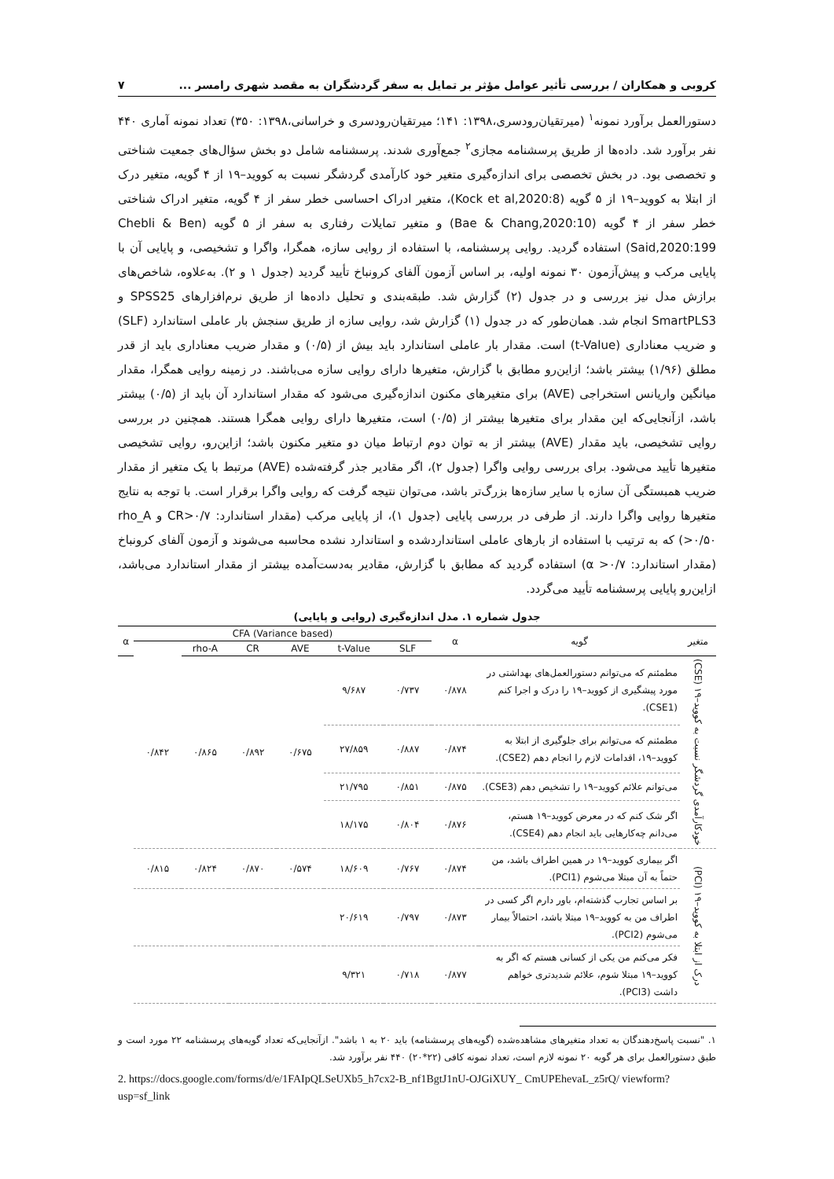کروبی و همکاران / بررسی تأثیر عوامل مؤثر بر تمایل به سفر گردشگران به مقصد شهری رامسر ... ۷
دستورالعمل برآورد نمونه<sup>۱</sup> (میرتقیان‌رودسری،۱۳۹۸: ۱۴۱؛ میرتقیان‌رودسری و خراسانی،۱۳۹۸: ۳۵۰) تعداد نمونه آماری ۴۴۰ نفر برآورد شد. داده‌ها از طریق پرسشنامه مجازی<sup>۲</sup> جمع‌آوری شدند. پرسشنامه شامل دو بخش سؤال‌های جمعیت شناختی و تخصصی بود. در بخش تخصصی برای اندازه‌گیری متغیر خود کارآمدی گردشگر نسبت به کووید–۱۹ از ۴ گویه، متغیر درک از ابتلا به کووید–۱۹ از ۵ گویه (Kock et al,2020:8)، متغیر ادراک احساسی خطر سفر از ۴ گویه، متغیر ادراک شناختی خطر سفر از ۴ گویه (Bae & Chang,2020:10) و متغیر تمایلات رفتاری به سفر از ۵ گویه (Chebli & Ben Said,2020:199) استفاده گردید. روایی پرسشنامه، با استفاده از روایی سازه، همگرا، واگرا و تشخیصی، و پایایی آن با پایایی مرکب و پیش‌آزمون ۳۰ نمونه اولیه، بر اساس آزمون آلفای کرونباخ تأیید گردید (جدول ۱ و ۲). به‌علاوه، شاخص‌های برازش مدل نیز بررسی و در جدول (۲) گزارش شد. طبقه‌بندی و تحلیل داده‌ها از طریق نرم‌افزارهای SPSS25 و SmartPLS3 انجام شد. همان‌طور که در جدول (۱) گزارش شد، روایی سازه از طریق سنجش بار عاملی استاندارد (SLF) و ضریب معناداری (t-Value) است. مقدار بار عاملی استاندارد باید بیش از (۰/۵) و مقدار ضریب معناداری باید از قدر مطلق (۱/۹۶) بیشتر باشد؛ ازاین‌رو مطابق با گزارش، متغیرها دارای روایی سازه می‌باشند. در زمینه روایی همگرا، مقدار میانگین واریانس استخراجی (AVE) برای متغیرهای مکنون اندازه‌گیری می‌شود که مقدار استاندارد آن باید از (۰/۵) بیشتر باشد، ازآنجایی‌که این مقدار برای متغیرها بیشتر از (۰/۵) است، متغیرها دارای روایی همگرا هستند. همچنین در بررسی روایی تشخیصی، باید مقدار (AVE) بیشتر از به توان دوم ارتباط میان دو متغیر مکنون باشد؛ ازاین‌رو، روایی تشخیصی متغیرها تأیید می‌شود. برای بررسی روایی واگرا (جدول ۲)، اگر مقادیر جذر گرفته‌شده (AVE) مرتبط با یک متغیر از مقدار ضریب همبستگی آن سازه با سایر سازه‌ها بزرگ‌تر باشد، می‌توان نتیجه گرفت که روایی واگرا برقرار است. با توجه به نتایج متغیرها روایی واگرا دارند. از طرفی در بررسی پایایی (جدول ۱)، از پایایی مرکب (مقدار استاندارد: CR>۰/۷ و rho_A >۰/۵۰) که به ترتیب با استفاده از بارهای عاملی استانداردشده و استاندارد نشده محاسبه می‌شوند و آزمون آلفای کرونباخ (مقدار استاندارد: α >۰/۷) استفاده گردید که مطابق با گزارش، مقادیر به‌دست‌آمده بیشتر از مقدار استاندارد می‌باشد، ازاین‌رو پایایی پرسشنامه تأیید می‌گردد.
جدول شماره ۱. مدل اندازه‌گیری (روایی و پایایی)
| متغیر | گویه | α | CFA (Variance based) | | | | | | α |
| --- | --- | --- | --- | --- | --- | --- | --- | --- | --- |
| | | | SLF | t-Value | AVE | CR | rho-A | | |
| خودکارآمدی گردشگر نسبت به کووید–۱۹ (CSE) | مطمئنم که می‌توانم دستورالعمل‌های بهداشتی در مورد پیشگیری از کووید–۱۹ را درک و اجرا کنم (CSE1). | ۰/۸۷۸ | ۰/۷۳۷ | ۹/۶۸۷ | ۰/۶۷۵ | ۰/۸۹۲ | ۰/۸۶۵ | ۰/۸۴۲ | |
| | مطمئنم که می‌توانم برای جلوگیری از ابتلا به کووید–۱۹، اقدامات لازم را انجام دهم (CSE2). | ۰/۸۷۴ | ۰/۸۸۷ | ۲۷/۸۵۹ | | | | | |
| | می‌توانم علائم کووید–۱۹ را تشخیص دهم (CSE3). | ۰/۸۷۵ | ۰/۸۵۱ | ۲۱/۷۹۵ | | | | | |
| | اگر شک کنم که در معرض کووید–۱۹ هستم، می‌دانم چه‌کارهایی باید انجام دهم (CSE4). | ۰/۸۷۶ | ۰/۸۰۴ | ۱۸/۱۷۵ | | | | | |
| درک از ابتلا به کووید–۱۹ (PCI) | اگر بیماری کووید–۱۹ در همین اطراف باشد، من حتماً به آن مبتلا می‌شوم (PCI1). | ۰/۸۷۴ | ۰/۷۶۷ | ۱۸/۶۰۹ | ۰/۵۷۴ | ۰/۸۷۰ | ۰/۸۲۴ | ۰/۸۱۵ | |
| | بر اساس تجارب گذشته‌ام، باور دارم اگر کسی در اطراف من به کووید–۱۹ مبتلا باشد، احتمالاً بیمار می‌شوم (PCI2). | ۰/۸۷۳ | ۰/۷۹۷ | ۲۰/۶۱۹ | | | | | |
| | فکر می‌کنم من یکی از کسانی هستم که اگر به کووید–۱۹ مبتلا شوم، علائم شدیدتری خواهم داشت (PCI3). | ۰/۸۷۷ | ۰/۷۱۸ | ۹/۳۲۱ | | | | | |
۱. "نسبت پاسخ‌دهندگان به تعداد متغیرهای مشاهده‌شده (گویه‌های پرسشنامه) باید ۲۰ به ۱ باشد". ازآنجایی‌که تعداد گویه‌های پرسشنامه ۲۲ مورد است و طبق دستورالعمل برای هر گویه ۲۰ نمونه لازم است، تعداد نمونه کافی (۲۲*۲۰) ۴۴۰ نفر برآورد شد.
2. https://docs.google.com/forms/d/e/1FAIpQLSeUXb5_h7cx2-B_nf1BgtJ1nU-OJGiXUY_ CmUPEhevaL_z5rQ/ viewform?usp=sf_link